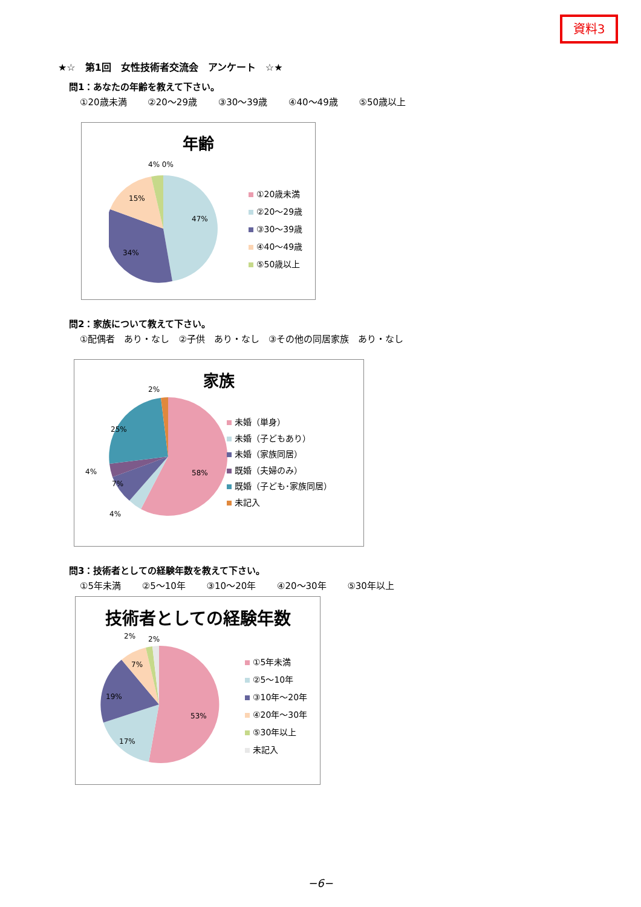資料3
★☆　第1回　女性技術者交流会　アンケート　☆★
問1：あなたの年齢を教えて下さい。
①20歳未満 ②20～29歳 ③30～39歳 ④40～49歳 ⑤50歳以上
年齢
4% 0%
15%
47%
34%
①20歳未満
②20～29歳
③30～39歳
④40～49歳
⑤50歳以上
問2：家族について教えて下さい。
①配偶者　あり・なし　②子供　あり・なし　③その他の同居家族　あり・なし
家族
2%
25%
4%
7%
4%
58%
未婚（単身）
未婚（子どもあり）
未婚（家族同居）
既婚（夫婦のみ）
既婚（子ども･家族同居）
未記入
問3：技術者としての経験年数を教えて下さい。
①5年未満 ②5～10年 ③10～20年 ④20～30年 ⑤30年以上
技術者としての経験年数
2% 2%
7%
19%
17%
53%
①5年未満
②5～10年
③10年～20年
④20年～30年
⑤30年以上
未記入
−6−